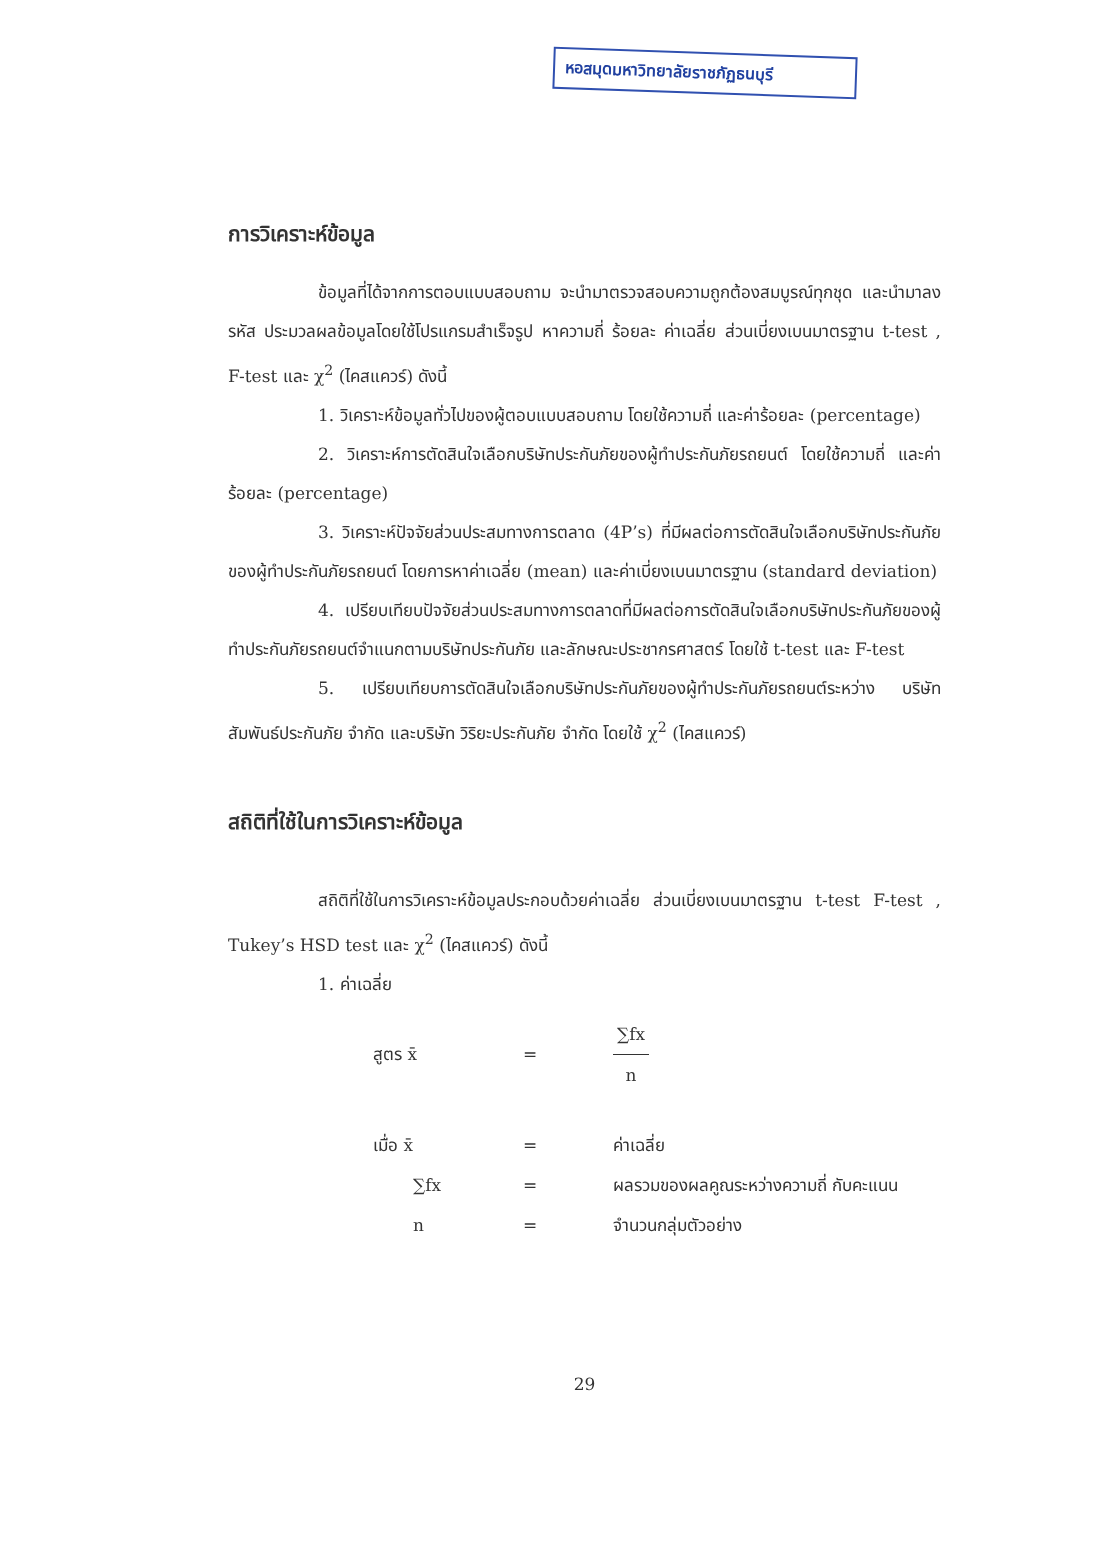หอสมุดมหาวิทยาลัยราชภัฏธนบุรี
การวิเคราะห์ข้อมูล
ข้อมูลที่ได้จากการตอบแบบสอบถาม จะนำมาตรวจสอบความถูกต้องสมบูรณ์ทุกชุด และนำมาลงรหัส ประมวลผลข้อมูลโดยใช้โปรแกรมสำเร็จรูป หาความถี่ ร้อยละ ค่าเฉลี่ย ส่วนเบี่ยงเบนมาตรฐาน t-test , F-test และ χ<sup>2</sup> (ไคสแควร์) ดังนี้
1. วิเคราะห์ข้อมูลทั่วไปของผู้ตอบแบบสอบถาม โดยใช้ความถี่ และค่าร้อยละ (percentage)
2. วิเคราะห์การตัดสินใจเลือกบริษัทประกันภัยของผู้ทำประกันภัยรถยนต์ โดยใช้ความถี่ และค่าร้อยละ (percentage)
3. วิเคราะห์ปัจจัยส่วนประสมทางการตลาด (4P’s) ที่มีผลต่อการตัดสินใจเลือกบริษัทประกันภัยของผู้ทำประกันภัยรถยนต์ โดยการหาค่าเฉลี่ย (mean) และค่าเบี่ยงเบนมาตรฐาน (standard deviation)
4. เปรียบเทียบปัจจัยส่วนประสมทางการตลาดที่มีผลต่อการตัดสินใจเลือกบริษัทประกันภัยของผู้ทำประกันภัยรถยนต์จำแนกตามบริษัทประกันภัย และลักษณะประชากรศาสตร์ โดยใช้ t-test และ F-test
5. เปรียบเทียบการตัดสินใจเลือกบริษัทประกันภัยของผู้ทำประกันภัยรถยนต์ระหว่าง บริษัท สัมพันธ์ประกันภัย จำกัด และบริษัท วิริยะประกันภัย จำกัด โดยใช้ χ<sup>2</sup> (ไคสแควร์)
สถิติที่ใช้ในการวิเคราะห์ข้อมูล
สถิติที่ใช้ในการวิเคราะห์ข้อมูลประกอบด้วยค่าเฉลี่ย ส่วนเบี่ยงเบนมาตรฐาน t-test F-test , Tukey’s HSD test และ χ<sup>2</sup> (ไคสแควร์) ดังนี้
1. ค่าเฉลี่ย
สูตร x̄
=
∑fx n
เมื่อ x̄
=
ค่าเฉลี่ย
∑fx
=
ผลรวมของผลคูณระหว่างความถี่ กับคะแนน
n
=
จำนวนกลุ่มตัวอย่าง
29